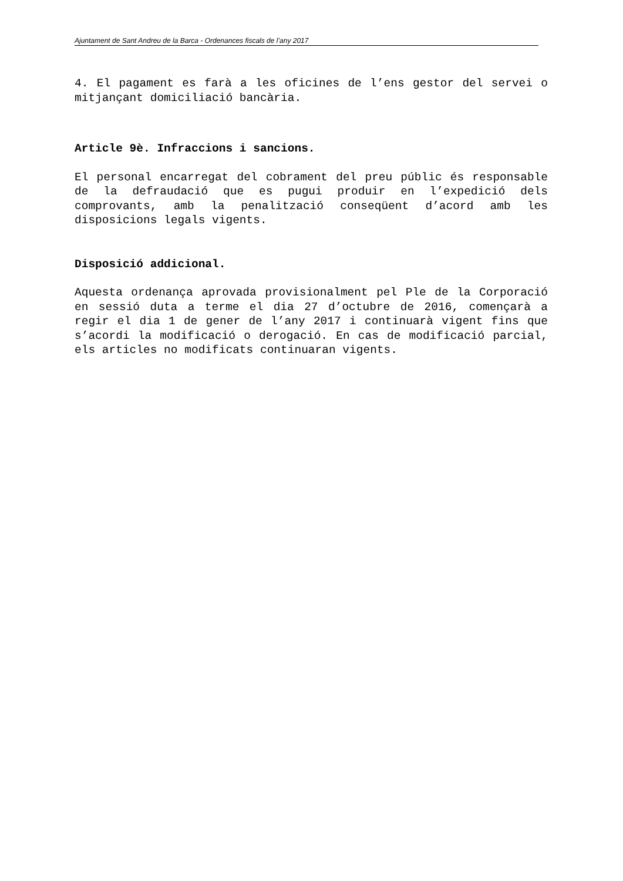Ajuntament de Sant Andreu de la Barca - Ordenances fiscals de l’any 2017
4. El pagament es farà a les oficines de l’ens gestor del servei o mitjançant domiciliació bancària.
Article 9è. Infraccions i sancions.
El personal encarregat del cobrament del preu públic és responsable de la defraudació que es pugui produir en l’expedició dels comprovants, amb la penalització conseqüent d’acord amb les disposicions legals vigents.
Disposició addicional.
Aquesta ordenança aprovada provisionalment pel Ple de la Corporació en sessió duta a terme el dia 27 d’octubre de 2016, començarà a regir el dia 1 de gener de l’any 2017 i continuarà vigent fins que s’acordi la modificació o derogació. En cas de modificació parcial, els articles no modificats continuaran vigents.